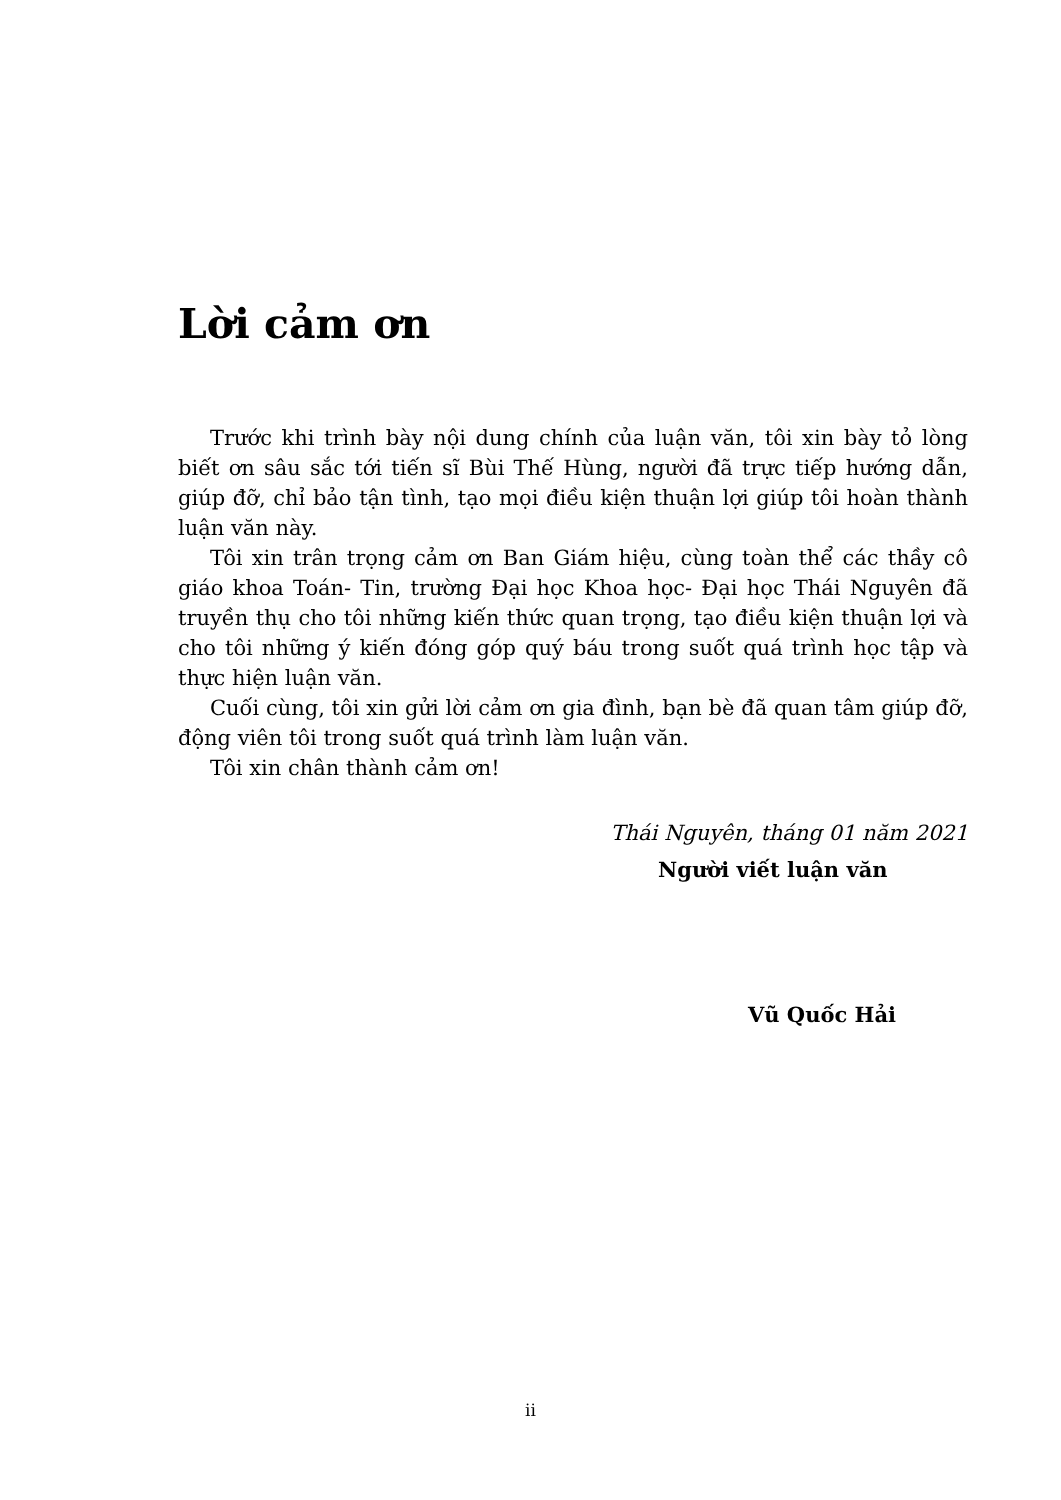Lời cảm ơn
Trước khi trình bày nội dung chính của luận văn, tôi xin bày tỏ lòng biết ơn sâu sắc tới tiến sĩ Bùi Thế Hùng, người đã trực tiếp hướng dẫn, giúp đỡ, chỉ bảo tận tình, tạo mọi điều kiện thuận lợi giúp tôi hoàn thành luận văn này.
Tôi xin trân trọng cảm ơn Ban Giám hiệu, cùng toàn thể các thầy cô giáo khoa Toán- Tin, trường Đại học Khoa học- Đại học Thái Nguyên đã truyền thụ cho tôi những kiến thức quan trọng, tạo điều kiện thuận lợi và cho tôi những ý kiến đóng góp quý báu trong suốt quá trình học tập và thực hiện luận văn.
Cuối cùng, tôi xin gửi lời cảm ơn gia đình, bạn bè đã quan tâm giúp đỡ, động viên tôi trong suốt quá trình làm luận văn.
Tôi xin chân thành cảm ơn!
Thái Nguyên, tháng 01 năm 2021
Người viết luận văn
Vũ Quốc Hải
ii